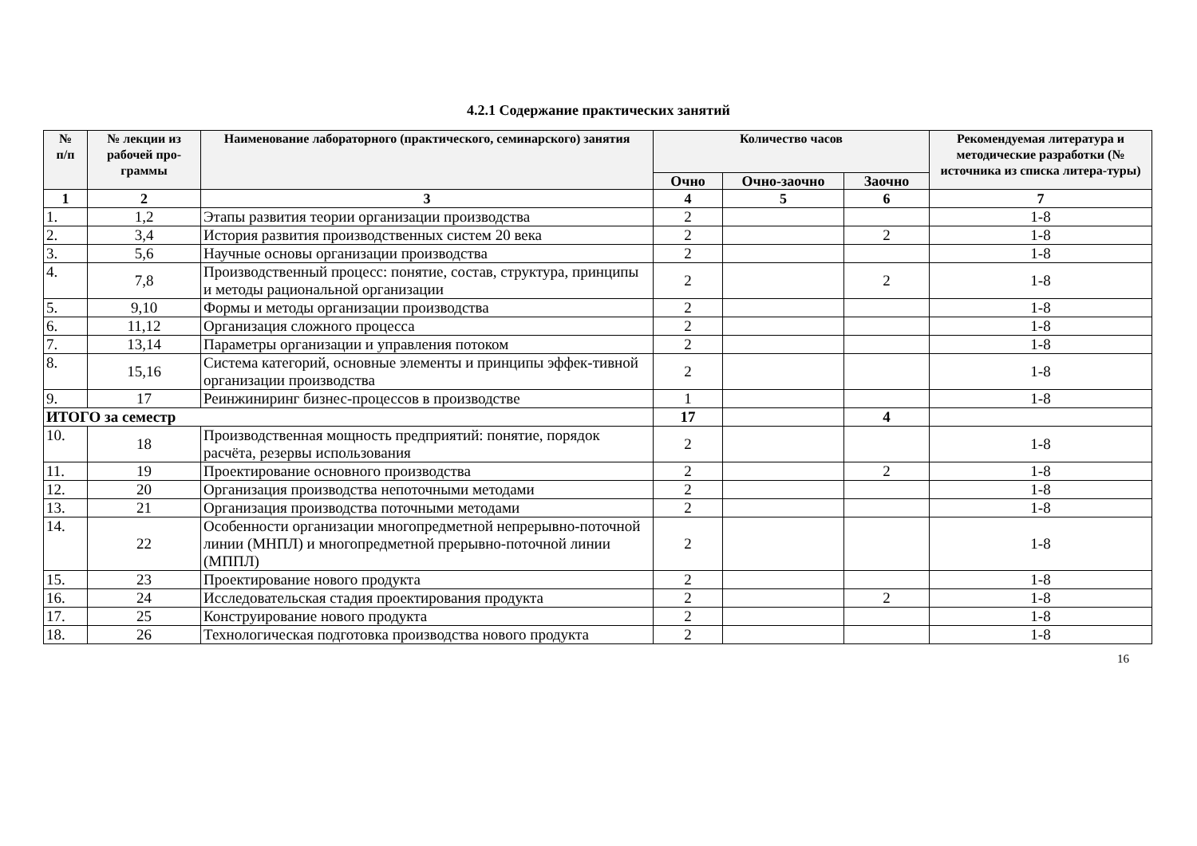4.2.1 Содержание практических занятий
| № п/п | № лекции из рабочей про-граммы | Наименование лабораторного (практического, семинарского) занятия | Количество часов | | | Рекомендуемая литература и методические разработки (№ источника из списка литера-туры) |
| --- | --- | --- | --- | --- | --- | --- |
| | | | Очно | Очно-заочно | Заочно | |
| 1 | 2 | 3 | 4 | 5 | 6 | 7 |
| 1. | 1,2 | Этапы развития теории организации производства | 2 | | | 1-8 |
| 2. | 3,4 | История развития производственных систем 20 века | 2 | | 2 | 1-8 |
| 3. | 5,6 | Научные основы организации производства | 2 | | | 1-8 |
| 4. | 7,8 | Производственный процесс: понятие, состав, структура, принципы и методы рациональной организации | 2 | | 2 | 1-8 |
| 5. | 9,10 | Формы и методы организации производства | 2 | | | 1-8 |
| 6. | 11,12 | Организация сложного процесса | 2 | | | 1-8 |
| 7. | 13,14 | Параметры организации и управления потоком | 2 | | | 1-8 |
| 8. | 15,16 | Система категорий, основные элементы и принципы эффек-тивной организации производства | 2 | | | 1-8 |
| 9. | 17 | Реинжиниринг бизнес-процессов в производстве | 1 | | | 1-8 |
| ИТОГО за семестр | | | 17 | | 4 | |
| 10. | 18 | Производственная мощность предприятий: понятие, порядок расчёта, резервы использования | 2 | | | 1-8 |
| 11. | 19 | Проектирование основного производства | 2 | | 2 | 1-8 |
| 12. | 20 | Организация производства непоточными методами | 2 | | | 1-8 |
| 13. | 21 | Организация производства поточными методами | 2 | | | 1-8 |
| 14. | 22 | Особенности организации многопредметной непрерывно-поточной линии (МНПЛ) и многопредметной прерывно-поточной линии (МППЛ) | 2 | | | 1-8 |
| 15. | 23 | Проектирование нового продукта | 2 | | | 1-8 |
| 16. | 24 | Исследовательская стадия проектирования продукта | 2 | | 2 | 1-8 |
| 17. | 25 | Конструирование нового продукта | 2 | | | 1-8 |
| 18. | 26 | Технологическая подготовка производства нового продукта | 2 | | | 1-8 |
16